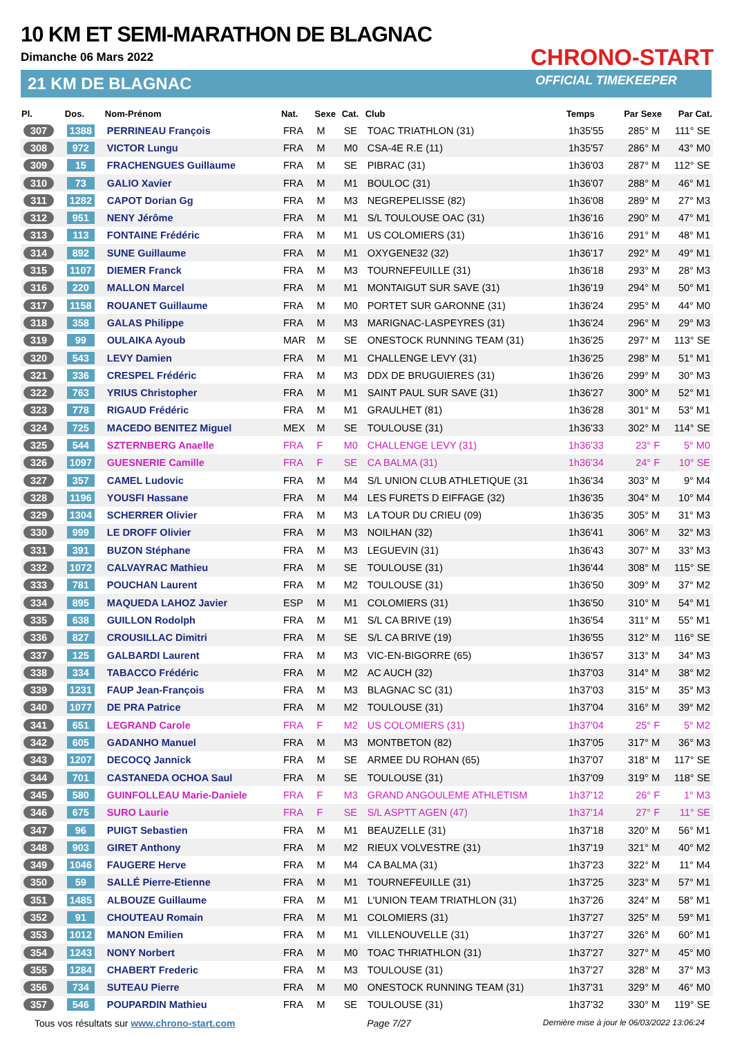10 KM ET SEMI-MARATHON DE BLAGNAC
Dimanche 06 Mars 2022
21 KM DE BLAGNAC
CHRONO-START
OFFICIAL TIMEKEEPER
| Pl. | Dos. | Nom-Prénom | Nat. | Sexe | Cat. | Club | Temps | Par Sexe | Par Cat. |
| --- | --- | --- | --- | --- | --- | --- | --- | --- | --- |
| 307 | 1388 | PERRINEAU François | FRA | M | SE | TOAC TRIATHLON (31) | 1h35'55 | 285° M | 111° SE |
| 308 | 972 | VICTOR Lungu | FRA | M | M0 | CSA-4E R.E (11) | 1h35'57 | 286° M | 43° M0 |
| 309 | 15 | FRACHENGUES Guillaume | FRA | M | SE | PIBRAC (31) | 1h36'03 | 287° M | 112° SE |
| 310 | 73 | GALIO Xavier | FRA | M | M1 | BOULOC (31) | 1h36'07 | 288° M | 46° M1 |
| 311 | 1282 | CAPOT Dorian Gg | FRA | M | M3 | NEGREPELISSE (82) | 1h36'08 | 289° M | 27° M3 |
| 312 | 951 | NENY Jérôme | FRA | M | M1 | S/L TOULOUSE OAC (31) | 1h36'16 | 290° M | 47° M1 |
| 313 | 113 | FONTAINE Frédéric | FRA | M | M1 | US COLOMIERS (31) | 1h36'16 | 291° M | 48° M1 |
| 314 | 892 | SUNE Guillaume | FRA | M | M1 | OXYGENE32 (32) | 1h36'17 | 292° M | 49° M1 |
| 315 | 1107 | DIEMER Franck | FRA | M | M3 | TOURNEFEUILLE (31) | 1h36'18 | 293° M | 28° M3 |
| 316 | 220 | MALLON Marcel | FRA | M | M1 | MONTAIGUT SUR SAVE (31) | 1h36'19 | 294° M | 50° M1 |
| 317 | 1158 | ROUANET Guillaume | FRA | M | M0 | PORTET SUR GARONNE (31) | 1h36'24 | 295° M | 44° M0 |
| 318 | 358 | GALAS Philippe | FRA | M | M3 | MARIGNAC-LASPEYRES (31) | 1h36'24 | 296° M | 29° M3 |
| 319 | 99 | OULAIKA Ayoub | MAR | M | SE | ONESTOCK RUNNING TEAM (31) | 1h36'25 | 297° M | 113° SE |
| 320 | 543 | LEVY Damien | FRA | M | M1 | CHALLENGE LEVY (31) | 1h36'25 | 298° M | 51° M1 |
| 321 | 336 | CRESPEL Frédéric | FRA | M | M3 | DDX DE BRUGUIERES (31) | 1h36'26 | 299° M | 30° M3 |
| 322 | 763 | YRIUS Christopher | FRA | M | M1 | SAINT PAUL SUR SAVE (31) | 1h36'27 | 300° M | 52° M1 |
| 323 | 778 | RIGAUD Frédéric | FRA | M | M1 | GRAULHET (81) | 1h36'28 | 301° M | 53° M1 |
| 324 | 725 | MACEDO BENITEZ Miguel | MEX | M | SE | TOULOUSE (31) | 1h36'33 | 302° M | 114° SE |
| 325 | 544 | SZTERNBERG Anaelle | FRA | F | M0 | CHALLENGE LEVY (31) | 1h36'33 | 23° F | 5° M0 |
| 326 | 1097 | GUESNERIE Camille | FRA | F | SE | CA BALMA (31) | 1h36'34 | 24° F | 10° SE |
| 327 | 357 | CAMEL Ludovic | FRA | M | M4 | S/L UNION CLUB ATHLETIQUE (31 | 1h36'34 | 303° M | 9° M4 |
| 328 | 1196 | YOUSFI Hassane | FRA | M | M4 | LES FURETS D EIFFAGE (32) | 1h36'35 | 304° M | 10° M4 |
| 329 | 1304 | SCHERRER Olivier | FRA | M | M3 | LA TOUR DU CRIEU (09) | 1h36'35 | 305° M | 31° M3 |
| 330 | 999 | LE DROFF Olivier | FRA | M | M3 | NOILHAN (32) | 1h36'41 | 306° M | 32° M3 |
| 331 | 391 | BUZON Stéphane | FRA | M | M3 | LEGUEVIN (31) | 1h36'43 | 307° M | 33° M3 |
| 332 | 1072 | CALVAYRAC Mathieu | FRA | M | SE | TOULOUSE (31) | 1h36'44 | 308° M | 115° SE |
| 333 | 781 | POUCHAN Laurent | FRA | M | M2 | TOULOUSE (31) | 1h36'50 | 309° M | 37° M2 |
| 334 | 895 | MAQUEDA LAHOZ Javier | ESP | M | M1 | COLOMIERS (31) | 1h36'50 | 310° M | 54° M1 |
| 335 | 638 | GUILLON Rodolph | FRA | M | M1 | S/L CA BRIVE (19) | 1h36'54 | 311° M | 55° M1 |
| 336 | 827 | CROUSILLAC Dimitri | FRA | M | SE | S/L CA BRIVE (19) | 1h36'55 | 312° M | 116° SE |
| 337 | 125 | GALBARDI Laurent | FRA | M | M3 | VIC-EN-BIGORRE (65) | 1h36'57 | 313° M | 34° M3 |
| 338 | 334 | TABACCO Frédéric | FRA | M | M2 | AC AUCH (32) | 1h37'03 | 314° M | 38° M2 |
| 339 | 1231 | FAUP Jean-François | FRA | M | M3 | BLAGNAC SC (31) | 1h37'03 | 315° M | 35° M3 |
| 340 | 1077 | DE PRA Patrice | FRA | M | M2 | TOULOUSE (31) | 1h37'04 | 316° M | 39° M2 |
| 341 | 651 | LEGRAND Carole | FRA | F | M2 | US COLOMIERS (31) | 1h37'04 | 25° F | 5° M2 |
| 342 | 605 | GADANHO Manuel | FRA | M | M3 | MONTBETON (82) | 1h37'05 | 317° M | 36° M3 |
| 343 | 1207 | DECOCQ Jannick | FRA | M | SE | ARMEE DU ROHAN (65) | 1h37'07 | 318° M | 117° SE |
| 344 | 701 | CASTANEDA OCHOA Saul | FRA | M | SE | TOULOUSE (31) | 1h37'09 | 319° M | 118° SE |
| 345 | 580 | GUINFOLLEAU Marie-Daniele | FRA | F | M3 | GRAND ANGOULEME ATHLETISM | 1h37'12 | 26° F | 1° M3 |
| 346 | 675 | SURO Laurie | FRA | F | SE | S/L ASPTT AGEN (47) | 1h37'14 | 27° F | 11° SE |
| 347 | 96 | PUIGT Sebastien | FRA | M | M1 | BEAUZELLE (31) | 1h37'18 | 320° M | 56° M1 |
| 348 | 903 | GIRET Anthony | FRA | M | M2 | RIEUX VOLVESTRE (31) | 1h37'19 | 321° M | 40° M2 |
| 349 | 1046 | FAUGERE Herve | FRA | M | M4 | CA BALMA (31) | 1h37'23 | 322° M | 11° M4 |
| 350 | 59 | SALLÉ Pierre-Etienne | FRA | M | M1 | TOURNEFEUILLE (31) | 1h37'25 | 323° M | 57° M1 |
| 351 | 1485 | ALBOUZE Guillaume | FRA | M | M1 | L'UNION TEAM TRIATHLON (31) | 1h37'26 | 324° M | 58° M1 |
| 352 | 91 | CHOUTEAU Romain | FRA | M | M1 | COLOMIERS (31) | 1h37'27 | 325° M | 59° M1 |
| 353 | 1012 | MANON Emilien | FRA | M | M1 | VILLENOUVELLE (31) | 1h37'27 | 326° M | 60° M1 |
| 354 | 1243 | NONY Norbert | FRA | M | M0 | TOAC THRIATHLON (31) | 1h37'27 | 327° M | 45° M0 |
| 355 | 1284 | CHABERT Frederic | FRA | M | M3 | TOULOUSE (31) | 1h37'27 | 328° M | 37° M3 |
| 356 | 734 | SUTEAU Pierre | FRA | M | M0 | ONESTOCK RUNNING TEAM (31) | 1h37'31 | 329° M | 46° M0 |
| 357 | 546 | POUPARDIN Mathieu | FRA | M | SE | TOULOUSE (31) | 1h37'32 | 330° M | 119° SE |
Tous vos résultats sur www.chrono-start.com Page 7/27 Dernière mise à jour le 06/03/2022 13:06:24